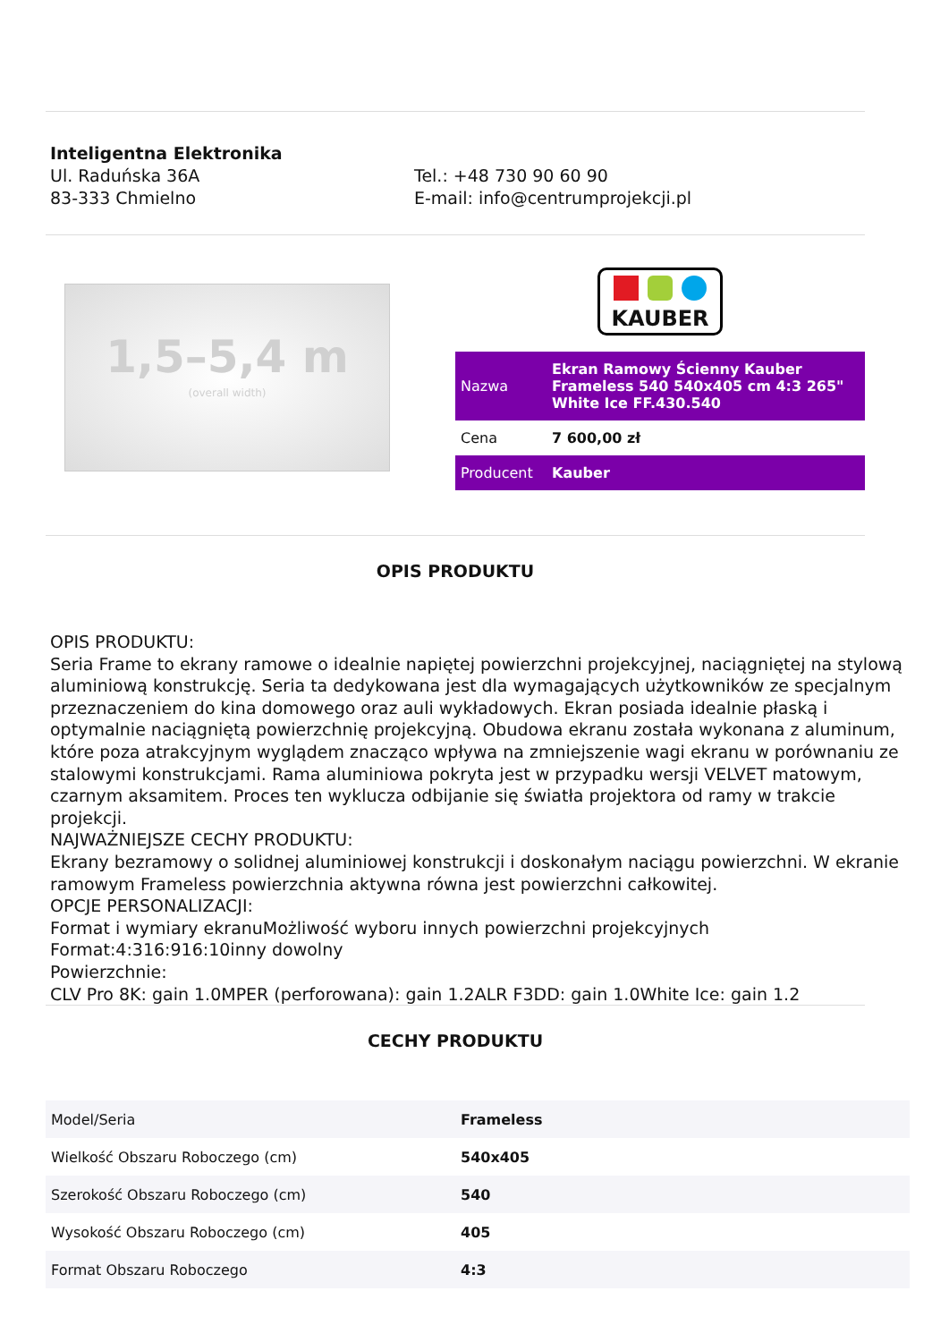Inteligentna Elektronika
Ul. Raduńska 36A
83-333 Chmielno
Tel.: +48 730 90 60 90
E-mail: info@centrumprojekcji.pl
1,5–5,4 m
(overall width)
KAUBER
| Nazwa | Ekran Ramowy Ścienny Kauber Frameless 540 540x405 cm 4:3 265" White Ice FF.430.540 |
| Cena | 7 600,00 zł |
| Producent | Kauber |
OPIS PRODUKTU
OPIS PRODUKTU:
Seria Frame to ekrany ramowe o idealnie napiętej powierzchni projekcyjnej, naciągniętej na stylową aluminiową konstrukcję. Seria ta dedykowana jest dla wymagających użytkowników ze specjalnym przeznaczeniem do kina domowego oraz auli wykładowych. Ekran posiada idealnie płaską i optymalnie naciągniętą powierzchnię projekcyjną. Obudowa ekranu została wykonana z aluminum, które poza atrakcyjnym wyglądem znacząco wpływa na zmniejszenie wagi ekranu w porównaniu ze stalowymi konstrukcjami. Rama aluminiowa pokryta jest w przypadku wersji VELVET matowym, czarnym aksamitem. Proces ten wyklucza odbijanie się światła projektora od ramy w trakcie projekcji.
NAJWAŻNIEJSZE CECHY PRODUKTU:
Ekrany bezramowy o solidnej aluminiowej konstrukcji i doskonałym naciągu powierzchni. W ekranie ramowym Frameless powierzchnia aktywna równa jest powierzchni całkowitej.
OPCJE PERSONALIZACJI:
Format i wymiary ekranuMożliwość wyboru innych powierzchni projekcyjnych
Format:4:316:916:10inny dowolny
Powierzchnie:
CLV Pro 8K: gain 1.0MPER (perforowana): gain 1.2ALR F3DD: gain 1.0White Ice: gain 1.2
CECHY PRODUKTU
| Model/Seria | Frameless |
| Wielkość Obszaru Roboczego (cm) | 540x405 |
| Szerokość Obszaru Roboczego (cm) | 540 |
| Wysokość Obszaru Roboczego (cm) | 405 |
| Format Obszaru Roboczego | 4:3 |